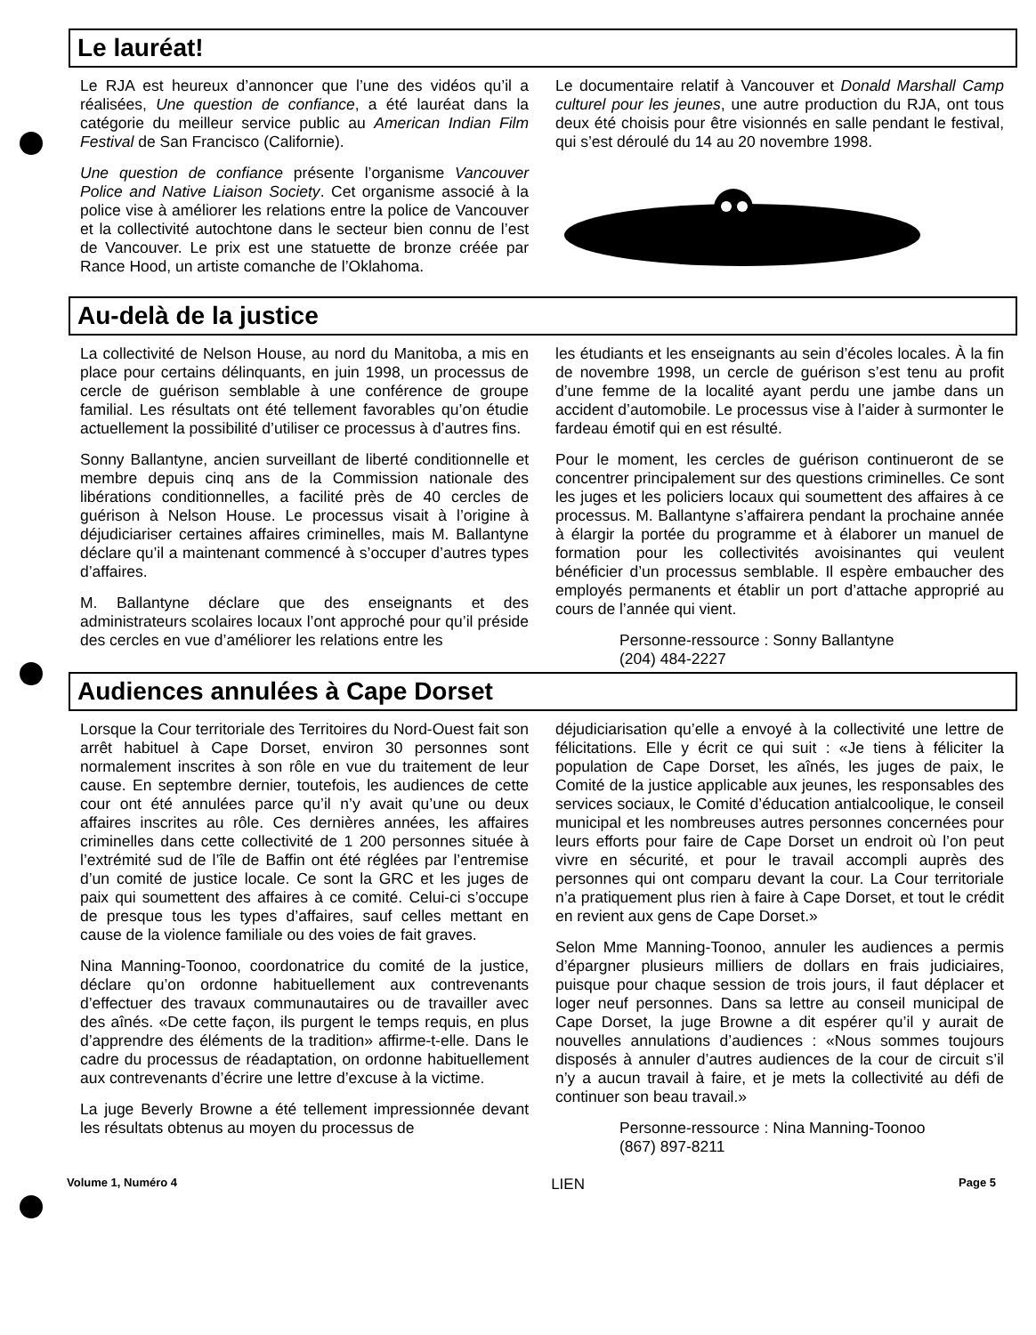Le lauréat!
Le RJA est heureux d’annoncer que l’une des vidéos qu’il a réalisées, Une question de confiance, a été lauréat dans la catégorie du meilleur service public au American Indian Film Festival de San Francisco (Californie).
Une question de confiance présente l’organisme Vancouver Police and Native Liaison Society. Cet organisme associé à la police vise à améliorer les relations entre la police de Vancouver et la collectivité autochtone dans le secteur bien connu de l’est de Vancouver. Le prix est une statuette de bronze créée par Rance Hood, un artiste comanche de l’Oklahoma.
Le documentaire relatif à Vancouver et Donald Marshall Camp culturel pour les jeunes, une autre production du RJA, ont tous deux été choisis pour être visionnés en salle pendant le festival, qui s’est déroulé du 14 au 20 novembre 1998.
Au-delà de la justice
La collectivité de Nelson House, au nord du Manitoba, a mis en place pour certains délinquants, en juin 1998, un processus de cercle de guérison semblable à une conférence de groupe familial. Les résultats ont été tellement favorables qu’on étudie actuellement la possibilité d’utiliser ce processus à d’autres fins.
Sonny Ballantyne, ancien surveillant de liberté conditionnelle et membre depuis cinq ans de la Commission nationale des libérations conditionnelles, a facilité près de 40 cercles de guérison à Nelson House. Le processus visait à l’origine à déjudiciariser certaines affaires criminelles, mais M. Ballantyne déclare qu’il a maintenant commencé à s’occuper d’autres types d’affaires.
M. Ballantyne déclare que des enseignants et des administrateurs scolaires locaux l’ont approché pour qu’il préside des cercles en vue d’améliorer les relations entre les
les étudiants et les enseignants au sein d’écoles locales. À la fin de novembre 1998, un cercle de guérison s’est tenu au profit d’une femme de la localité ayant perdu une jambe dans un accident d’automobile. Le processus vise à l’aider à surmonter le fardeau émotif qui en est résulté.
Pour le moment, les cercles de guérison continueront de se concentrer principalement sur des questions criminelles. Ce sont les juges et les policiers locaux qui soumettent des affaires à ce processus. M. Ballantyne s’affairera pendant la prochaine année à élargir la portée du programme et à élaborer un manuel de formation pour les collectivités avoisinantes qui veulent bénéficier d’un processus semblable. Il espère embaucher des employés permanents et établir un port d’attache approprié au cours de l’année qui vient.
Personne-ressource : Sonny Ballantyne
(204) 484-2227
Audiences annulées à Cape Dorset
Lorsque la Cour territoriale des Territoires du Nord-Ouest fait son arrêt habituel à Cape Dorset, environ 30 personnes sont normalement inscrites à son rôle en vue du traitement de leur cause. En septembre dernier, toutefois, les audiences de cette cour ont été annulées parce qu’il n’y avait qu’une ou deux affaires inscrites au rôle. Ces dernières années, les affaires criminelles dans cette collectivité de 1 200 personnes située à l’extrémité sud de l’île de Baffin ont été réglées par l’entremise d’un comité de justice locale. Ce sont la GRC et les juges de paix qui soumettent des affaires à ce comité. Celui-ci s’occupe de presque tous les types d’affaires, sauf celles mettant en cause de la violence familiale ou des voies de fait graves.
Nina Manning-Toonoo, coordonatrice du comité de la justice, déclare qu’on ordonne habituellement aux contrevenants d’effectuer des travaux communautaires ou de travailler avec des aînés. «De cette façon, ils purgent le temps requis, en plus d’apprendre des éléments de la tradition» affirme-t-elle. Dans le cadre du processus de réadaptation, on ordonne habituellement aux contrevenants d’écrire une lettre d’excuse à la victime.
La juge Beverly Browne a été tellement impressionnée devant les résultats obtenus au moyen du processus de
déjudiciarisation qu’elle a envoyé à la collectivité une lettre de félicitations. Elle y écrit ce qui suit : «Je tiens à féliciter la population de Cape Dorset, les aînés, les juges de paix, le Comité de la justice applicable aux jeunes, les responsables des services sociaux, le Comité d’éducation antialcoolique, le conseil municipal et les nombreuses autres personnes concernées pour leurs efforts pour faire de Cape Dorset un endroit où l’on peut vivre en sécurité, et pour le travail accompli auprès des personnes qui ont comparu devant la cour. La Cour territoriale n’a pratiquement plus rien à faire à Cape Dorset, et tout le crédit en revient aux gens de Cape Dorset.»
Selon Mme Manning-Toonoo, annuler les audiences a permis d’épargner plusieurs milliers de dollars en frais judiciaires, puisque pour chaque session de trois jours, il faut déplacer et loger neuf personnes. Dans sa lettre au conseil municipal de Cape Dorset, la juge Browne a dit espérer qu’il y aurait de nouvelles annulations d’audiences : «Nous sommes toujours disposés à annuler d’autres audiences de la cour de circuit s’il n’y a aucun travail à faire, et je mets la collectivité au défi de continuer son beau travail.»
Personne-ressource : Nina Manning-Toonoo
(867) 897-8211
Volume 1, Numéro 4 LIEN Page 5